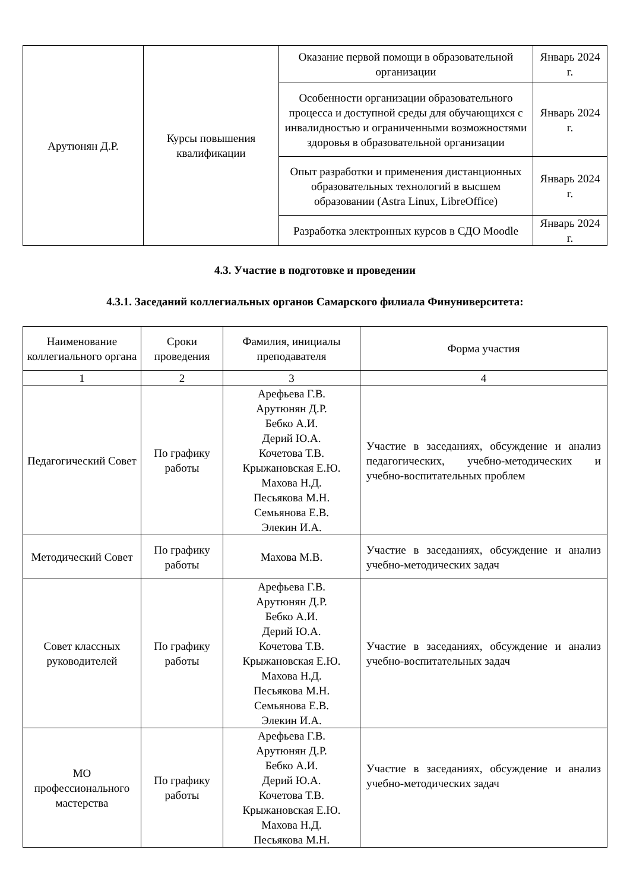| Арутюнян Д.Р. | Курсы повышения квалификации | Оказание первой помощи в образовательной организации | Январь 2024 г. |
| | | Особенности организации образовательного процесса и доступной среды для обучающихся с инвалидностью и ограниченными возможностями здоровья в образовательной организации | Январь 2024 г. |
| | | Опыт разработки и применения дистанционных образовательных технологий в высшем образовании (Astra Linux, LibreOffice) | Январь 2024 г. |
| | | Разработка электронных курсов в СДО Moodle | Январь 2024 г. |
4.3. Участие в подготовке и проведении
4.3.1. Заседаний коллегиальных органов Самарского филиала Финуниверситета:
| Наименование коллегиального органа | Сроки проведения | Фамилия, инициалы преподавателя | Форма участия |
| --- | --- | --- | --- |
| 1 | 2 | 3 | 4 |
| Педагогический Совет | По графику работы | Арефьева Г.В. Арутюнян Д.Р. Бебко А.И. Дерий Ю.А. Кочетова Т.В. Крыжановская Е.Ю. Махова Н.Д. Песьякова М.Н. Семьянова Е.В. Элекин И.А. | Участие в заседаниях, обсуждение и анализ педагогических, учебно-методических и учебно-воспитательных проблем |
| Методический Совет | По графику работы | Махова М.В. | Участие в заседаниях, обсуждение и анализ учебно-методических задач |
| Совет классных руководителей | По графику работы | Арефьева Г.В. Арутюнян Д.Р. Бебко А.И. Дерий Ю.А. Кочетова Т.В. Крыжановская Е.Ю. Махова Н.Д. Песьякова М.Н. Семьянова Е.В. Элекин И.А. | Участие в заседаниях, обсуждение и анализ учебно-воспитательных задач |
| МО профессионального мастерства | По графику работы | Арефьева Г.В. Арутюнян Д.Р. Бебко А.И. Дерий Ю.А. Кочетова Т.В. Крыжановская Е.Ю. Махова Н.Д. Песьякова М.Н. | Участие в заседаниях, обсуждение и анализ учебно-методических задач |